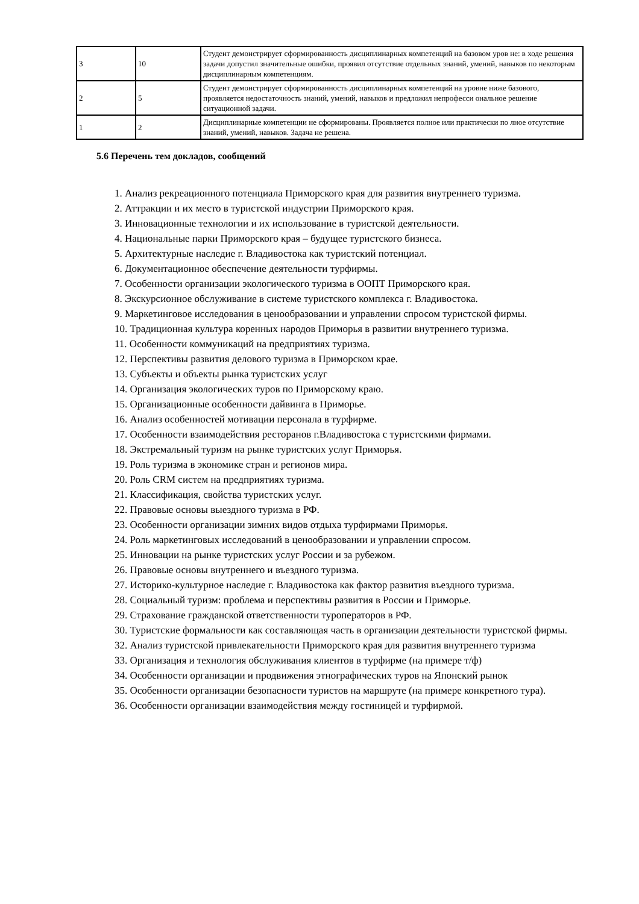| 3 | 10 | Студент демонстрирует сформированность дисциплинарных компетенций на базовом уров не: в ходе решения задачи допустил значительные ошибки, проявил отсутствие отдельных знаний, умений, навыков по некоторым дисциплинарным компетенциям. |
| 2 | 5 | Студент демонстрирует сформированность дисциплинарных компетенций на уровне ниже базового, проявляется недостаточность знаний, умений, навыков и предложил непрофесси ональное решение ситуационной задачи. |
| 1 | 2 | Дисциплинарные компетенции не сформированы. Проявляется полное или практически по лное отсутствие знаний, умений, навыков. Задача не решена. |
5.6 Перечень тем докладов, сообщений
1. Анализ рекреационного потенциала Приморского края для развития внутреннего туризма.
2. Аттракции и их место в туристской индустрии Приморского края.
3. Инновационные технологии и их использование в туристской деятельности.
4. Национальные парки Приморского края – будущее туристского бизнеса.
5. Архитектурные наследие г. Владивостока как туристский потенциал.
6. Документационное обеспечение деятельности турфирмы.
7. Особенности организации экологического туризма в ООПТ Приморского края.
8. Экскурсионное обслуживание в системе туристского комплекса г. Владивостока.
9. Маркетинговое исследования в ценообразовании и управлении спросом туристской фирмы.
10. Традиционная культура коренных народов Приморья в развитии внутреннего туризма.
11. Особенности коммуникаций на предприятиях туризма.
12. Перспективы развития делового туризма в Приморском крае.
13. Субъекты и объекты рынка туристских услуг
14. Организация экологических туров по Приморскому краю.
15. Организационные особенности дайвинга в Приморье.
16. Анализ особенностей мотивации персонала в турфирме.
17. Особенности взаимодействия ресторанов г.Владивостока с туристскими фирмами.
18. Экстремальный туризм на рынке туристских услуг Приморья.
19. Роль туризма в экономике стран и регионов мира.
20. Роль CRM систем на предприятиях туризма.
21. Классификация, свойства туристских услуг.
22. Правовые основы выездного туризма в РФ.
23. Особенности организации зимних видов отдыха турфирмами Приморья.
24. Роль маркетинговых исследований в ценообразовании и управлении спросом.
25. Инновации на рынке туристских услуг России и за рубежом.
26. Правовые основы внутреннего и въездного туризма.
27. Историко-культурное наследие г. Владивостока как фактор развития въездного туризма.
28. Социальный туризм: проблема и перспективы развития в России и Приморье.
29. Страхование гражданской ответственности туроператоров в РФ.
30. Туристские формальности как составляющая часть в организации деятельности туристской фирмы.
32. Анализ туристской привлекательности Приморского края для развития внутреннего туризма
33. Организация и технология обслуживания клиентов в турфирме (на примере т/ф)
34. Особенности организации и продвижения этнографических туров на Японский рынок
35. Особенности организации безопасности туристов на маршруте (на примере конкретного тура).
36. Особенности организации взаимодействия между гостиницей и турфирмой.